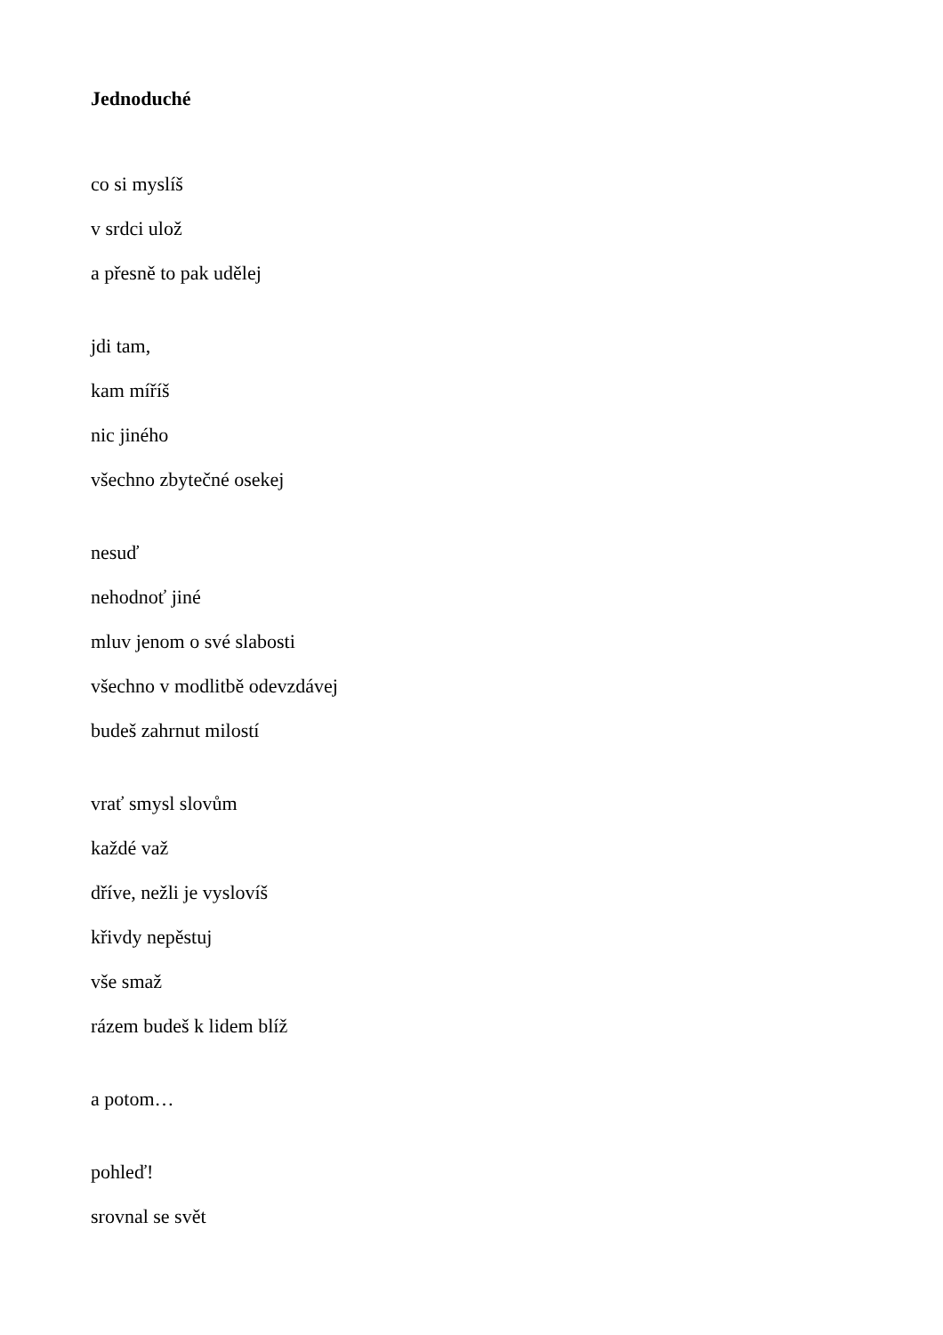Jednoduché
co si myslíš
v srdci ulož
a přesně to pak udělej
jdi tam,
kam míříš
nic jiného
všechno zbytečné osekej
nesuď
nehodnoť jiné
mluv jenom o své slabosti
všechno v modlitbě odevzdávej
budeš zahrnut milostí
vrať smysl slovům
každé važ
dříve, nežli je vyslovíš
křivdy nepěstuj
vše smaž
rázem budeš k lidem blíž
a potom…
pohleď!
srovnal se svět